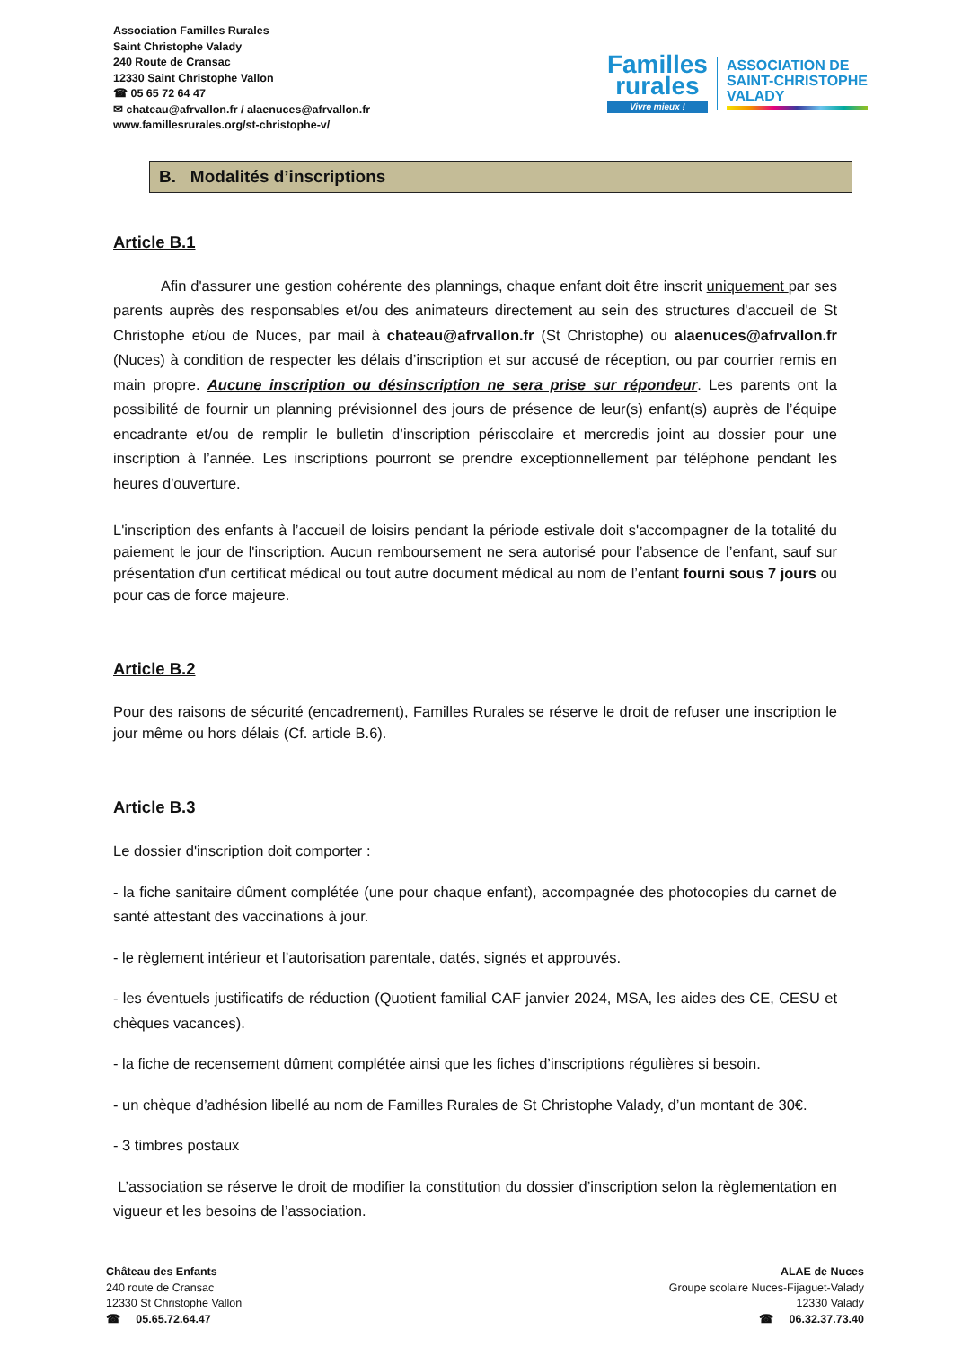Association Familles Rurales
Saint Christophe Valady
240 Route de Cransac
12330 Saint Christophe Vallon
☎ 05 65 72 64 47
✉ chateau@afrvallon.fr / alaenuces@afrvallon.fr
www.famillesrurales.org/st-christophe-v/
Familles
rurales
Vivre mieux !
ASSOCIATION DE
SAINT-CHRISTOPHE
VALADY
B. Modalités d’inscriptions
Article B.1
Afin d'assurer une gestion cohérente des plannings, chaque enfant doit être inscrit uniquement par ses parents auprès des responsables et/ou des animateurs directement au sein des structures d'accueil de St Christophe et/ou de Nuces, par mail à chateau@afrvallon.fr (St Christophe) ou alaenuces@afrvallon.fr (Nuces) à condition de respecter les délais d’inscription et sur accusé de réception, ou par courrier remis en main propre. Aucune inscription ou désinscription ne sera prise sur répondeur. Les parents ont la possibilité de fournir un planning prévisionnel des jours de présence de leur(s) enfant(s) auprès de l’équipe encadrante et/ou de remplir le bulletin d’inscription périscolaire et mercredis joint au dossier pour une inscription à l’année. Les inscriptions pourront se prendre exceptionnellement par téléphone pendant les heures d'ouverture.
L'inscription des enfants à l’accueil de loisirs pendant la période estivale doit s'accompagner de la totalité du paiement le jour de l'inscription. Aucun remboursement ne sera autorisé pour l’absence de l’enfant, sauf sur présentation d'un certificat médical ou tout autre document médical au nom de l’enfant fourni sous 7 jours ou pour cas de force majeure.
Article B.2
Pour des raisons de sécurité (encadrement), Familles Rurales se réserve le droit de refuser une inscription le jour même ou hors délais (Cf. article B.6).
Article B.3
Le dossier d'inscription doit comporter :
- la fiche sanitaire dûment complétée (une pour chaque enfant), accompagnée des photocopies du carnet de santé attestant des vaccinations à jour.
- le règlement intérieur et l’autorisation parentale, datés, signés et approuvés.
- les éventuels justificatifs de réduction (Quotient familial CAF janvier 2024, MSA, les aides des CE, CESU et chèques vacances).
- la fiche de recensement dûment complétée ainsi que les fiches d’inscriptions régulières si besoin.
- un chèque d’adhésion libellé au nom de Familles Rurales de St Christophe Valady, d’un montant de 30€.
- 3 timbres postaux
L’association se réserve le droit de modifier la constitution du dossier d’inscription selon la règlementation en vigueur et les besoins de l’association.
Château des Enfants
240 route de Cransac
12330 St Christophe Vallon
☎ 05.65.72.64.47
ALAE de Nuces
Groupe scolaire Nuces-Fijaguet-Valady
12330 Valady
☎ 06.32.37.73.40